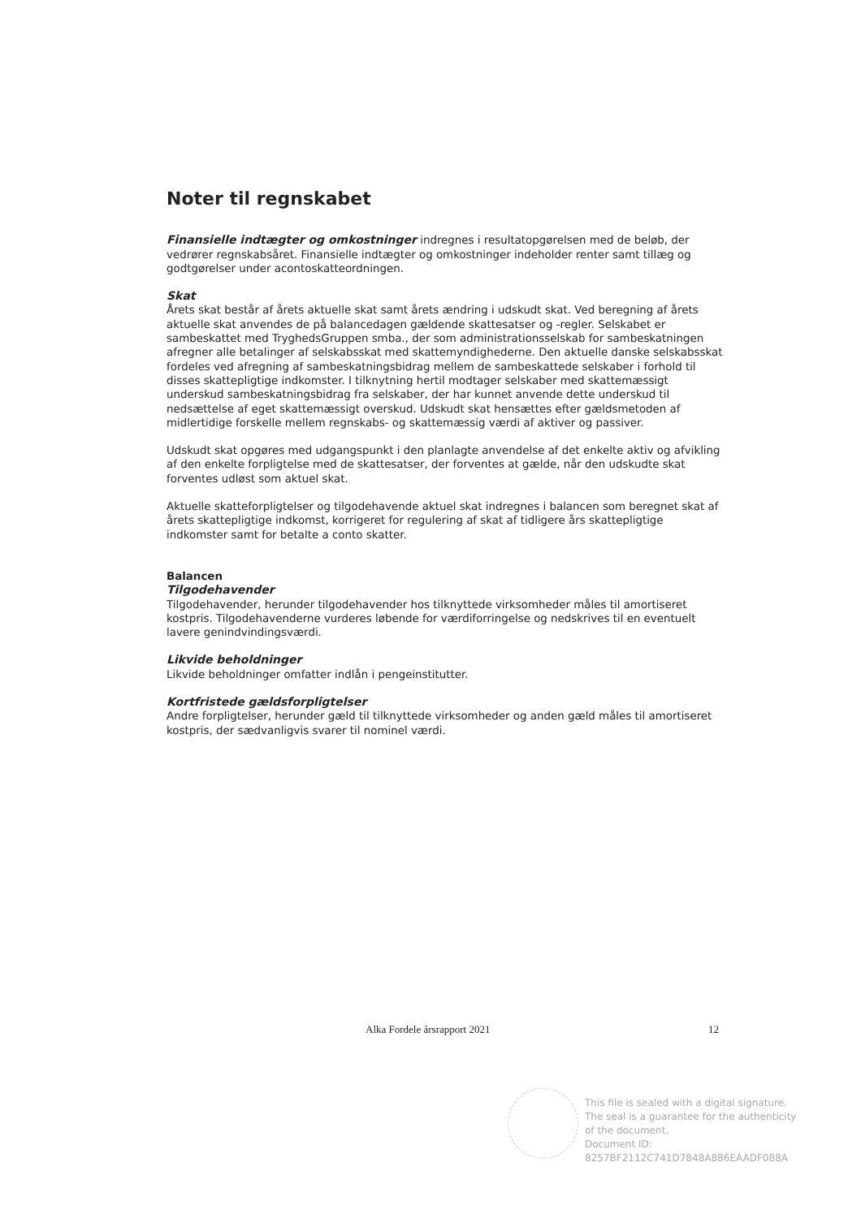Noter til regnskabet
Finansielle indtægter og omkostninger indregnes i resultatopgørelsen med de beløb, der vedrører regnskabsåret. Finansielle indtægter og omkostninger indeholder renter samt tillæg og godtgørelser under acontoskatteordningen.
Skat
Årets skat består af årets aktuelle skat samt årets ændring i udskudt skat. Ved beregning af årets aktuelle skat anvendes de på balancedagen gældende skattesatser og -regler. Selskabet er sambeskattet med TryghedsGruppen smba., der som administrationsselskab for sambeskatningen afregner alle betalinger af selskabsskat med skattemyndighederne. Den aktuelle danske selskabsskat fordeles ved afregning af sambeskatningsbidrag mellem de sambeskattede selskaber i forhold til disses skattepligtige indkomster. I tilknytning hertil modtager selskaber med skattemæssigt underskud sambeskatningsbidrag fra selskaber, der har kunnet anvende dette underskud til nedsættelse af eget skattemæssigt overskud. Udskudt skat hensættes efter gældsmetoden af midlertidige forskelle mellem regnskabs- og skattemæssig værdi af aktiver og passiver.
Udskudt skat opgøres med udgangspunkt i den planlagte anvendelse af det enkelte aktiv og afvikling af den enkelte forpligtelse med de skattesatser, der forventes at gælde, når den udskudte skat forventes udløst som aktuel skat.
Aktuelle skatteforpligtelser og tilgodehavende aktuel skat indregnes i balancen som beregnet skat af årets skattepligtige indkomst, korrigeret for regulering af skat af tidligere års skattepligtige indkomster samt for betalte a conto skatter.
Balancen
Tilgodehavender
Tilgodehavender, herunder tilgodehavender hos tilknyttede virksomheder måles til amortiseret kostpris. Tilgodehavenderne vurderes løbende for værdiforringelse og nedskrives til en eventuelt lavere genindvindingsværdi.
Likvide beholdninger
Likvide beholdninger omfatter indlån i pengeinstitutter.
Kortfristede gældsforpligtelser
Andre forpligtelser, herunder gæld til tilknyttede virksomheder og anden gæld måles til amortiseret kostpris, der sædvanligvis svarer til nominel værdi.
Alka Fordele årsrapport 2021 12
This file is sealed with a digital signature.
The seal is a guarantee for the authenticity
of the document.
Document ID:
8257BF2112C741D7848A886EAADF088A